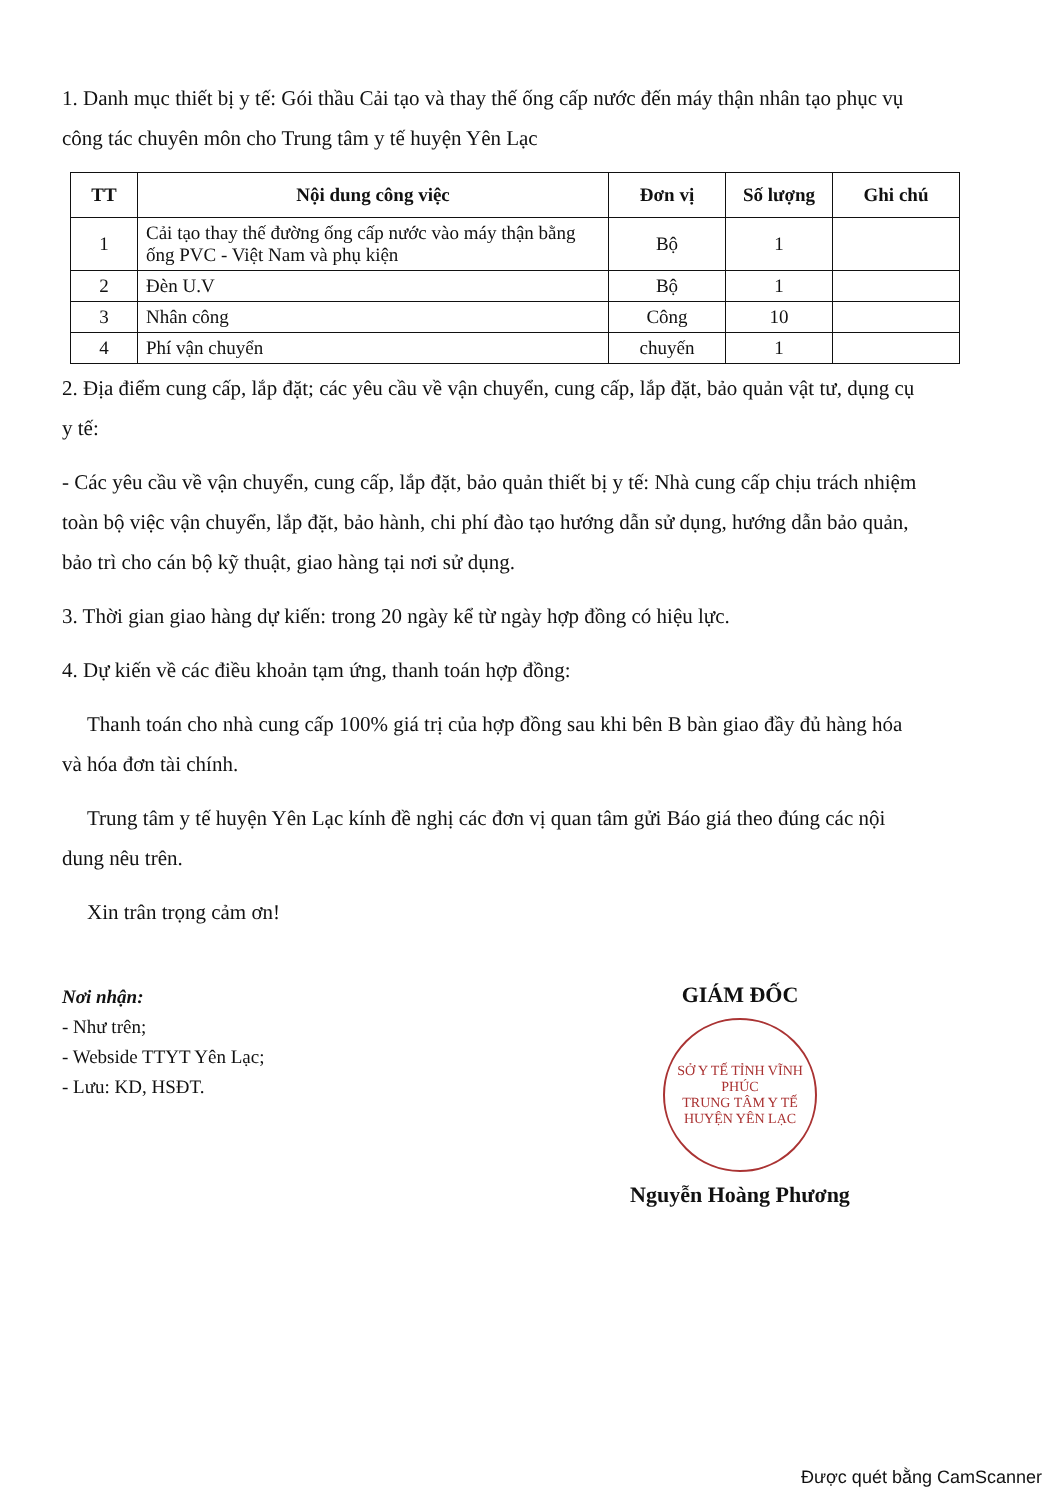1. Danh mục thiết bị y tế: Gói thầu Cải tạo và thay thế ống cấp nước đến máy thận nhân tạo phục vụ công tác chuyên môn cho Trung tâm y tế huyện Yên Lạc
| TT | Nội dung công việc | Đơn vị | Số lượng | Ghi chú |
| --- | --- | --- | --- | --- |
| 1 | Cải tạo thay thế đường ống cấp nước vào máy thận bằng ống PVC - Việt Nam và phụ kiện | Bộ | 1 | |
| 2 | Đèn U.V | Bộ | 1 | |
| 3 | Nhân công | Công | 10 | |
| 4 | Phí vận chuyển | chuyến | 1 | |
2. Địa điểm cung cấp, lắp đặt; các yêu cầu về vận chuyển, cung cấp, lắp đặt, bảo quản vật tư, dụng cụ y tế:
- Các yêu cầu về vận chuyển, cung cấp, lắp đặt, bảo quản thiết bị y tế: Nhà cung cấp chịu trách nhiệm toàn bộ việc vận chuyển, lắp đặt, bảo hành, chi phí đào tạo hướng dẫn sử dụng, hướng dẫn bảo quản, bảo trì cho cán bộ kỹ thuật, giao hàng tại nơi sử dụng.
3. Thời gian giao hàng dự kiến: trong 20 ngày kể từ ngày hợp đồng có hiệu lực.
4. Dự kiến về các điều khoản tạm ứng, thanh toán hợp đồng:
Thanh toán cho nhà cung cấp 100% giá trị của hợp đồng sau khi bên B bàn giao đầy đủ hàng hóa và hóa đơn tài chính.
Trung tâm y tế huyện Yên Lạc kính đề nghị các đơn vị quan tâm gửi Báo giá theo đúng các nội dung nêu trên.
Xin trân trọng cảm ơn!
Nơi nhận:
- Như trên;
- Webside TTYT Yên Lạc;
- Lưu: KD, HSĐT.
GIÁM ĐỐC
SỞ Y TẾ TỈNH VĨNH PHÚC
TRUNG TÂM Y TẾ HUYỆN YÊN LẠC
Nguyễn Hoàng Phương
Được quét bằng CamScanner